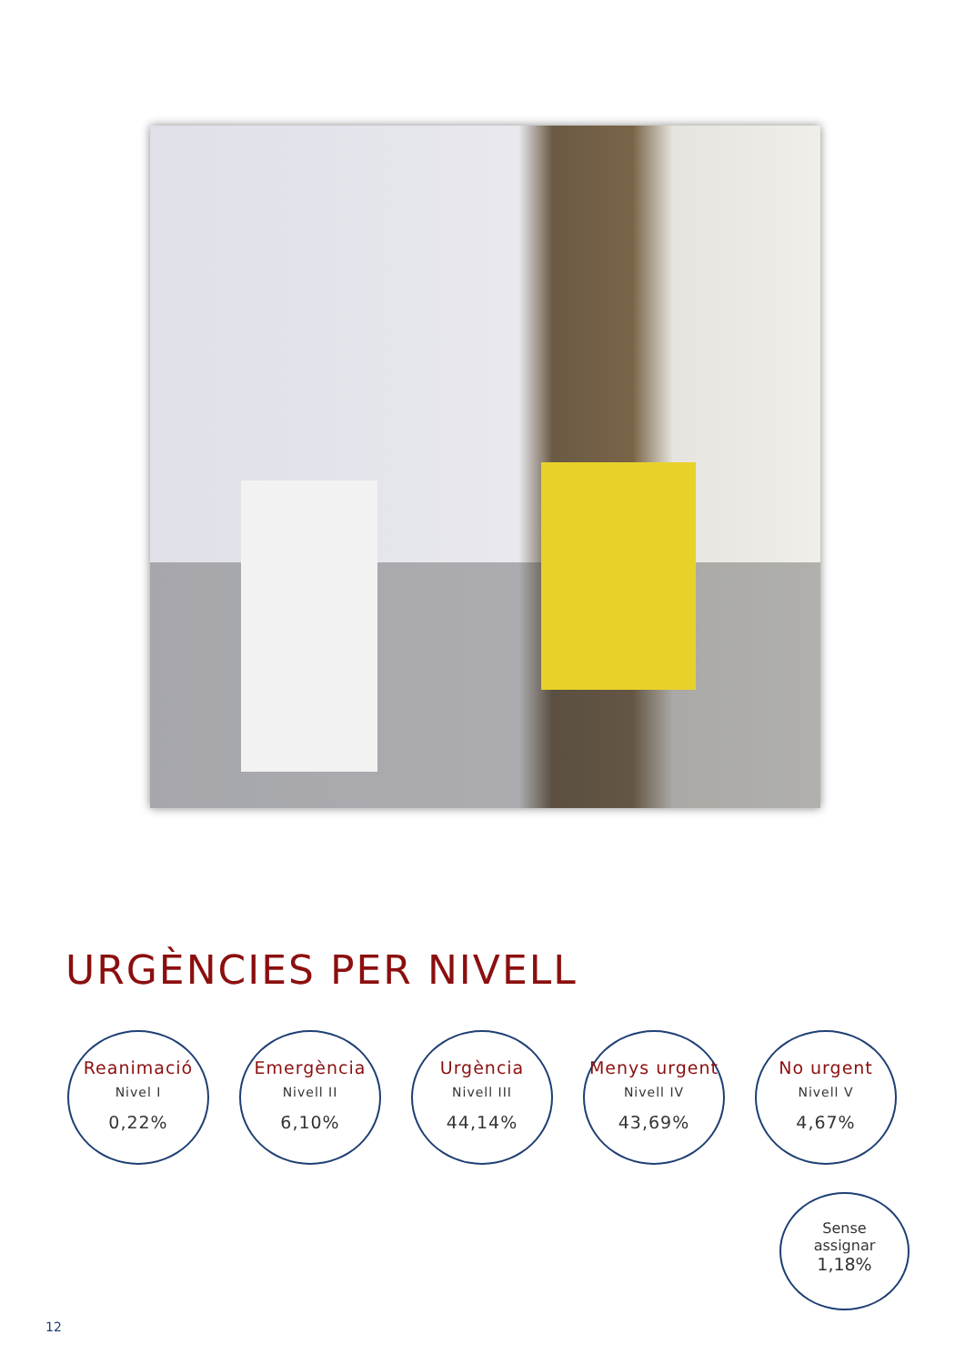URGÈNCIES PER NIVELL
Reanimació
Nivel I
0,22%
Emergència
Nivell II
6,10%
Urgència
Nivell III
44,14%
Menys urgent
Nivell IV
43,69%
No urgent
Nivell V
4,67%
Sense
assignar
1,18%
12